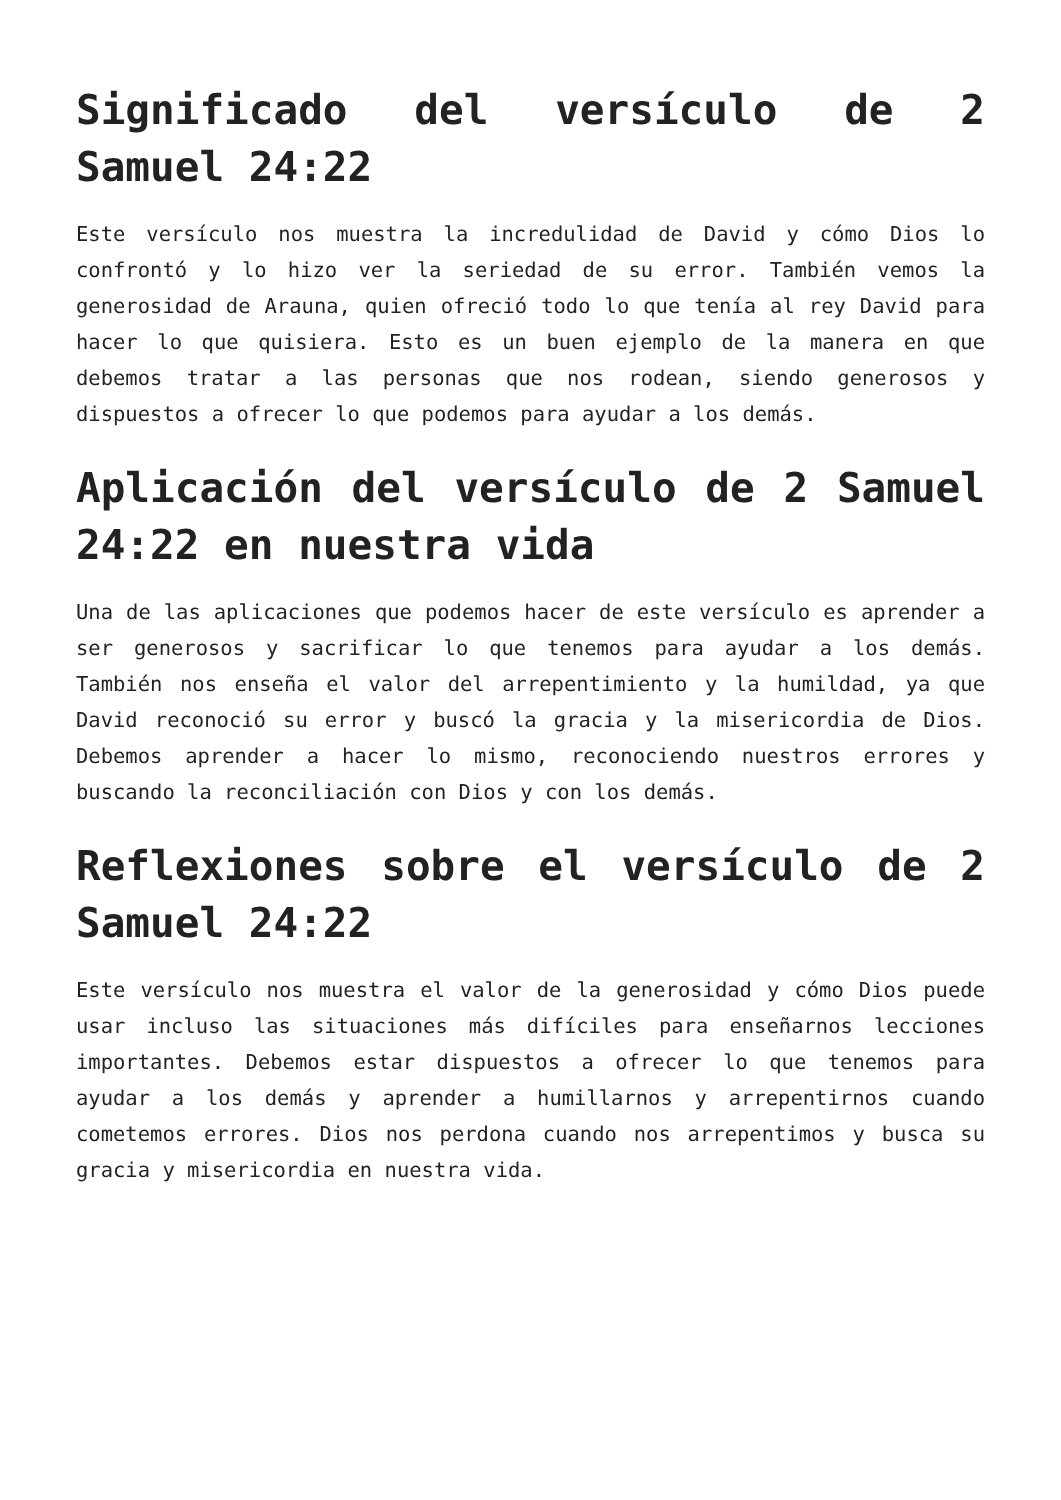Significado del versículo de 2 Samuel 24:22
Este versículo nos muestra la incredulidad de David y cómo Dios lo confrontó y lo hizo ver la seriedad de su error. También vemos la generosidad de Arauna, quien ofreció todo lo que tenía al rey David para hacer lo que quisiera. Esto es un buen ejemplo de la manera en que debemos tratar a las personas que nos rodean, siendo generosos y dispuestos a ofrecer lo que podemos para ayudar a los demás.
Aplicación del versículo de 2 Samuel 24:22 en nuestra vida
Una de las aplicaciones que podemos hacer de este versículo es aprender a ser generosos y sacrificar lo que tenemos para ayudar a los demás. También nos enseña el valor del arrepentimiento y la humildad, ya que David reconoció su error y buscó la gracia y la misericordia de Dios. Debemos aprender a hacer lo mismo, reconociendo nuestros errores y buscando la reconciliación con Dios y con los demás.
Reflexiones sobre el versículo de 2 Samuel 24:22
Este versículo nos muestra el valor de la generosidad y cómo Dios puede usar incluso las situaciones más difíciles para enseñarnos lecciones importantes. Debemos estar dispuestos a ofrecer lo que tenemos para ayudar a los demás y aprender a humillarnos y arrepentirnos cuando cometemos errores. Dios nos perdona cuando nos arrepentimos y busca su gracia y misericordia en nuestra vida.